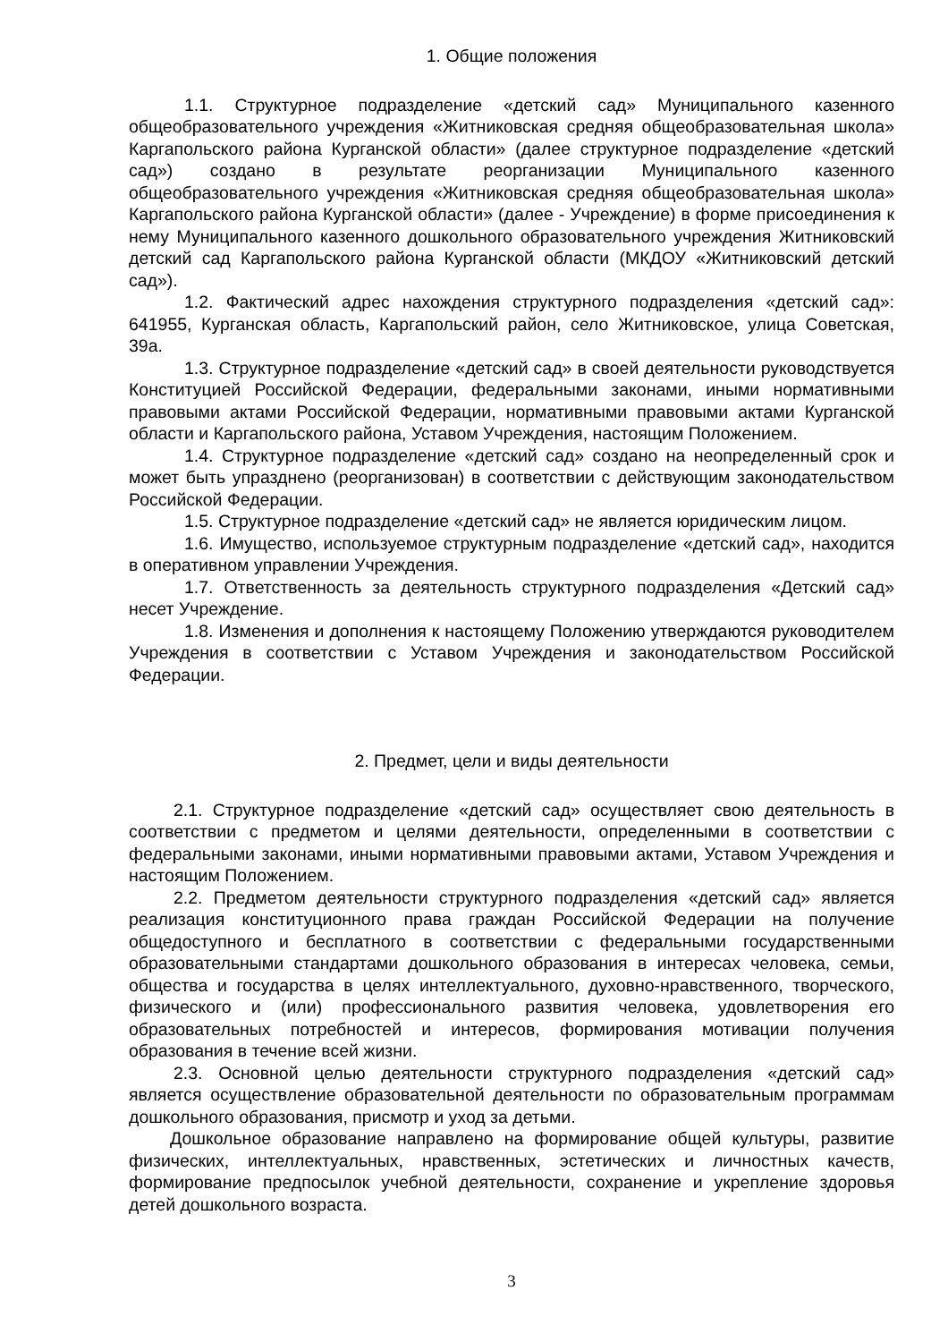1. Общие положения
1.1. Структурное подразделение «детский сад» Муниципального казенного общеобразовательного учреждения «Житниковская средняя общеобразовательная школа» Каргапольского района Курганской области» (далее структурное подразделение «детский сад») создано в результате реорганизации Муниципального казенного общеобразовательного учреждения «Житниковская средняя общеобразовательная школа» Каргапольского района Курганской области» (далее - Учреждение) в форме присоединения к нему Муниципального казенного дошкольного образовательного учреждения Житниковский детский сад Каргапольского района Курганской области (МКДОУ «Житниковский детский сад»).
1.2. Фактический адрес нахождения структурного подразделения «детский сад»: 641955, Курганская область, Каргапольский район, село Житниковское, улица Советская, 39а.
1.3. Структурное подразделение «детский сад» в своей деятельности руководствуется Конституцией Российской Федерации, федеральными законами, иными нормативными правовыми актами Российской Федерации, нормативными правовыми актами Курганской области и Каргапольского района, Уставом Учреждения, настоящим Положением.
1.4. Структурное подразделение «детский сад» создано на неопределенный срок и может быть упразднено (реорганизован) в соответствии с действующим законодательством Российской Федерации.
1.5. Структурное подразделение «детский сад» не является юридическим лицом.
1.6. Имущество, используемое структурным подразделение «детский сад», находится в оперативном управлении Учреждения.
1.7. Ответственность за деятельность структурного подразделения «Детский сад» несет Учреждение.
1.8. Изменения и дополнения к настоящему Положению утверждаются руководителем Учреждения в соответствии с Уставом Учреждения и законодательством Российской Федерации.
2. Предмет, цели и виды деятельности
2.1. Структурное подразделение «детский сад» осуществляет свою деятельность в соответствии с предметом и целями деятельности, определенными в соответствии с федеральными законами, иными нормативными правовыми актами, Уставом Учреждения и настоящим Положением.
2.2. Предметом деятельности структурного подразделения «детский сад» является реализация конституционного права граждан Российской Федерации на получение общедоступного и бесплатного в соответствии с федеральными государственными образовательными стандартами дошкольного образования в интересах человека, семьи, общества и государства в целях интеллектуального, духовно-нравственного, творческого, физического и (или) профессионального развития человека, удовлетворения его образовательных потребностей и интересов, формирования мотивации получения образования в течение всей жизни.
2.3. Основной целью деятельности структурного подразделения «детский сад» является осуществление образовательной деятельности по образовательным программам дошкольного образования, присмотр и уход за детьми.
Дошкольное образование направлено на формирование общей культуры, развитие физических, интеллектуальных, нравственных, эстетических и личностных качеств, формирование предпосылок учебной деятельности, сохранение и укрепление здоровья детей дошкольного возраста.
3